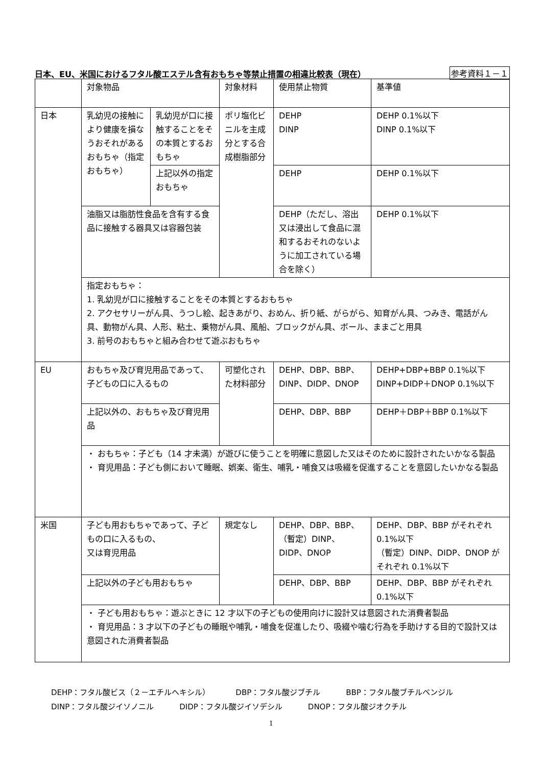日本、EU、米国におけるフタル酸エステル含有おもちゃ等禁止措置の相違比較表（現在） 参考資料１－１
| | 対象物品 | | 対象材料 | 使用禁止物質 | 基準値 |
| 日本 | 乳幼児の接触により健康を損なうおそれがあるおもちゃ（指定おもちゃ） | 乳幼児が口に接触することをその本質とするおもちゃ | ポリ塩化ビニルを主成分とする合成樹脂部分 | DEHP DINP | DEHP 0.1%以下 DINP 0.1%以下 |
| | | 上記以外の指定おもちゃ | | DEHP | DEHP 0.1%以下 |
| | 油脂又は脂肪性食品を含有する食品に接触する器具又は容器包装 | | | DEHP（ただし、溶出又は浸出して食品に混和するおそれのないように加工されている場合を除く） | DEHP 0.1%以下 |
| | 指定おもちゃ： 1. 乳幼児が口に接触することをその本質とするおもちゃ 2. アクセサリーがん具、うつし絵、起きあがり、おめん、折り紙、がらがら、知育がん具、つみき、電話がん具、動物がん具、人形、粘土、乗物がん具、風船、ブロックがん具、ボール、ままごと用具 3. 前号のおもちゃと組み合わせて遊ぶおもちゃ | | | | |
| EU | おもちゃ及び育児用品であって、子どもの口に入るもの | | 可塑化された材料部分 | DEHP、DBP、BBP、DINP、DIDP、DNOP | DEHP+DBP+BBP 0.1%以下 DINP+DIDP＋DNOP 0.1%以下 |
| | 上記以外の、おもちゃ及び育児用品 | | | DEHP、DBP、BBP | DEHP＋DBP＋BBP 0.1%以下 |
| | ・ おもちゃ：子ども（14 才未満）が遊びに使うことを明確に意図した又はそのために設計されたいかなる製品 ・ 育児用品：子ども側において睡眠、娯楽、衛生、哺乳・哺食又は吸綴を促進することを意図したいかなる製品 | | | | |
| 米国 | 子ども用おもちゃであって、子どもの口に入るもの、 又は育児用品 | | 規定なし | DEHP、DBP、BBP、（暫定）DINP、DIDP、DNOP | DEHP、DBP、BBP がそれぞれ 0.1%以下 （暫定）DINP、DIDP、DNOP がそれぞれ 0.1%以下 |
| | 上記以外の子ども用おもちゃ | | | DEHP、DBP、BBP | DEHP、DBP、BBP がそれぞれ 0.1%以下 |
| | ・ 子ども用おもちゃ：遊ぶときに 12 才以下の子どもの使用向けに設計又は意図された消費者製品 ・ 育児用品：3 才以下の子どもの睡眠や哺乳・哺食を促進したり、吸綴や噛む行為を手助けする目的で設計又は意図された消費者製品 | | | | |
DEHP：フタル酸ビス（２－エチルヘキシル） DBP：フタル酸ジブチル BBP：フタル酸ブチルベンジル
DINP：フタル酸ジイソノニル DIDP：フタル酸ジイソデシル DNOP：フタル酸ジオクチル
1